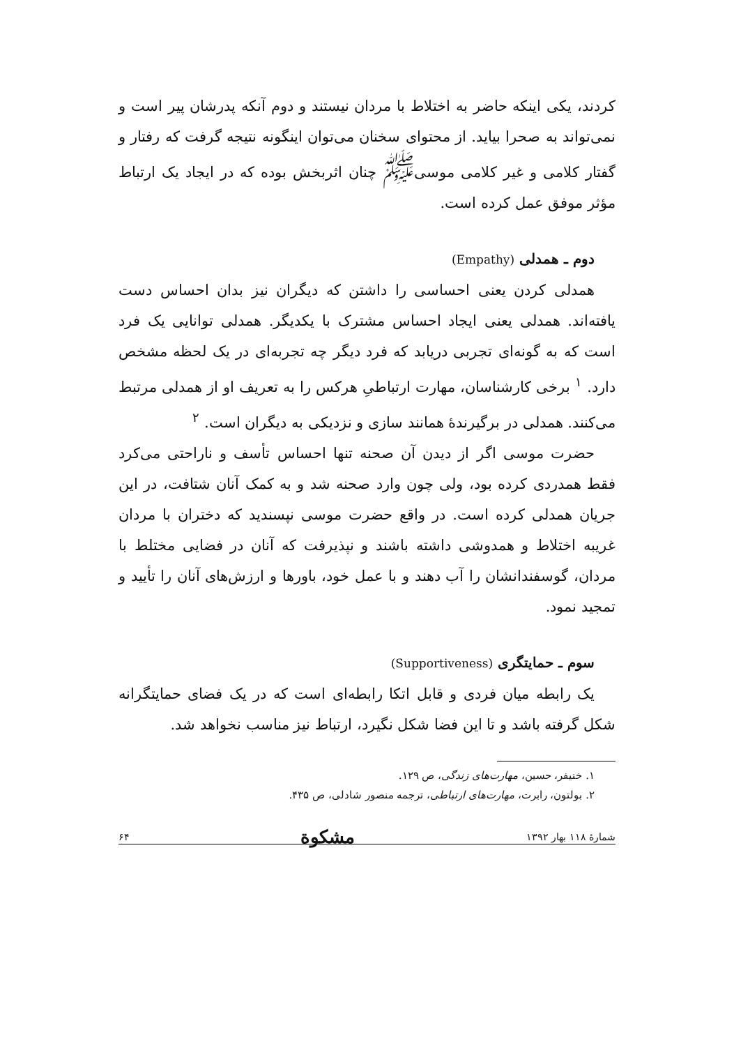کردند، یکی اینکه حاضر به اختلاط با مردان نیستند و دوم آنکه پدرشان پیر است و نمی‌تواند به صحرا بیاید. از محتوای سخنان می‌توان اینگونه نتیجه گرفت که رفتار و گفتار کلامی و غیر کلامی موسی<sup>ﷺ</sup> چنان اثربخش بوده که در ایجاد یک ارتباط مؤثر موفق عمل کرده است.
دوم ـ همدلی (Empathy)
همدلی کردن یعنی احساسی را داشتن که دیگران نیز بدان احساس دست یافته‌اند. همدلی یعنی ایجاد احساس مشترک با یکدیگر. همدلی توانایی یک فرد است که به گونه‌ای تجربی دریابد که فرد دیگر چه تجربه‌ای در یک لحظه مشخص دارد. <sup>۱</sup> برخی کارشناسان، مهارت ارتباطیِ هرکس را به تعریف او از همدلی مرتبط می‌کنند. همدلی در برگیرندهٔ همانند سازی و نزدیکی به دیگران است. <sup>۲</sup>
حضرت موسی اگر از دیدن آن صحنه تنها احساس تأسف و ناراحتی می‌کرد فقط همدردی کرده بود، ولی چون وارد صحنه شد و به کمک آنان شتافت، در این جریان همدلی کرده است. در واقع حضرت موسی نپسندید که دختران با مردان غریبه اختلاط و همدوشی داشته باشند و نپذیرفت که آنان در فضایی مختلط با مردان، گوسفندانشان را آب دهند و با عمل خود، باورها و ارزش‌های آنان را تأیید و تمجید نمود.
سوم ـ حمایتگری (Supportiveness)
یک رابطه میان فردی و قابل اتکا رابطه‌ای است که در یک فضای حمایتگرانه شکل گرفته باشد و تا این فضا شکل نگیرد، ارتباط نیز مناسب نخواهد شد.
۱. خنیفر، حسین، مهارت‌های زندگی، ص ۱۲۹.
۲. بولتون، رابرت، مهارت‌های ارتباطی، ترجمه منصور شادلی، ص ۴۳۵.
شمارهٔ ۱۱۸ بهار ۱۳۹۲ مشکوة ۶۴